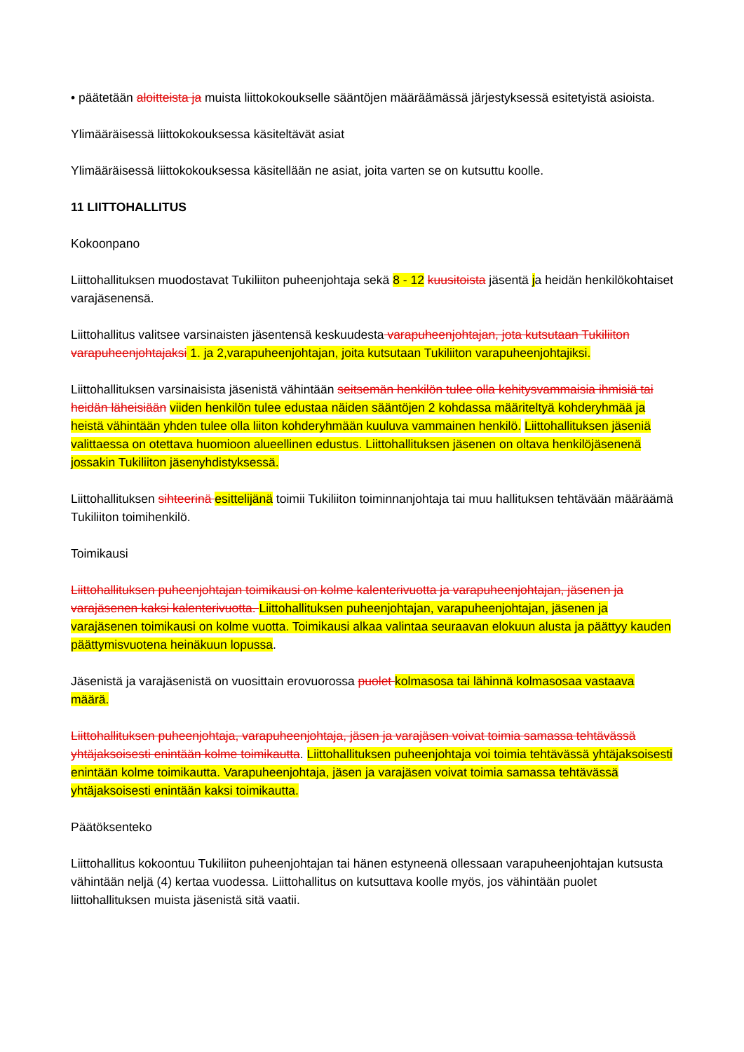• päätetään aloitteista ja muista liittokokoukselle sääntöjen määräämässä järjestyksessä esitetyistä asioista.
Ylimääräisessä liittokokouksessa käsiteltävät asiat
Ylimääräisessä liittokokouksessa käsitellään ne asiat, joita varten se on kutsuttu koolle.
11 LIITTOHALLITUS
Kokoonpano
Liittohallituksen muodostavat Tukiliiton puheenjohtaja sekä 8 - 12 kuusitoista jäsentä ja heidän henkilökohtaiset varajäsenensä.
Liittohallitus valitsee varsinaisten jäsentensä keskuudesta varapuheenjohtajan, jota kutsutaan Tukiliiton varapuheenjohtajaksi 1. ja 2,varapuheenjohtajan, joita kutsutaan Tukiliiton varapuheenjohtajiksi.
Liittohallituksen varsinaisista jäsenistä vähintään seitsemän henkilön tulee olla kehitysvammaisia ihmisiä tai heidän läheisiään viiden henkilön tulee edustaa näiden sääntöjen 2 kohdassa määriteltyä kohderyhmää ja heistä vähintään yhden tulee olla liiton kohderyhmään kuuluva vammainen henkilö. Liittohallituksen jäseniä valittaessa on otettava huomioon alueellinen edustus. Liittohallituksen jäsenen on oltava henkilöjäsenenä jossakin Tukiliiton jäsenyhdistyksessä.
Liittohallituksen sihteerinä esittelijänä toimii Tukiliiton toiminnanjohtaja tai muu hallituksen tehtävään määräämä Tukiliiton toimihenkilö.
Toimikausi
Liittohallituksen puheenjohtajan toimikausi on kolme kalenterivuotta ja varapuheenjohtajan, jäsenen ja varajäsenen kaksi kalenterivuotta. Liittohallituksen puheenjohtajan, varapuheenjohtajan, jäsenen ja varajäsenen toimikausi on kolme vuotta. Toimikausi alkaa valintaa seuraavan elokuun alusta ja päättyy kauden päättymisvuotena heinäkuun lopussa.
Jäsenistä ja varajäsenistä on vuosittain erovuorossa puolet kolmasosa tai lähinnä kolmasosaa vastaava määrä.
Liittohallituksen puheenjohtaja, varapuheenjohtaja, jäsen ja varajäsen voivat toimia samassa tehtävässä yhtäjaksoisesti enintään kolme toimikautta. Liittohallituksen puheenjohtaja voi toimia tehtävässä yhtäjaksoisesti enintään kolme toimikautta. Varapuheenjohtaja, jäsen ja varajäsen voivat toimia samassa tehtävässä yhtäjaksoisesti enintään kaksi toimikautta.
Päätöksenteko
Liittohallitus kokoontuu Tukiliiton puheenjohtajan tai hänen estyneenä ollessaan varapuheenjohtajan kutsusta vähintään neljä (4) kertaa vuodessa. Liittohallitus on kutsuttava koolle myös, jos vähintään puolet liittohallituksen muista jäsenistä sitä vaatii.